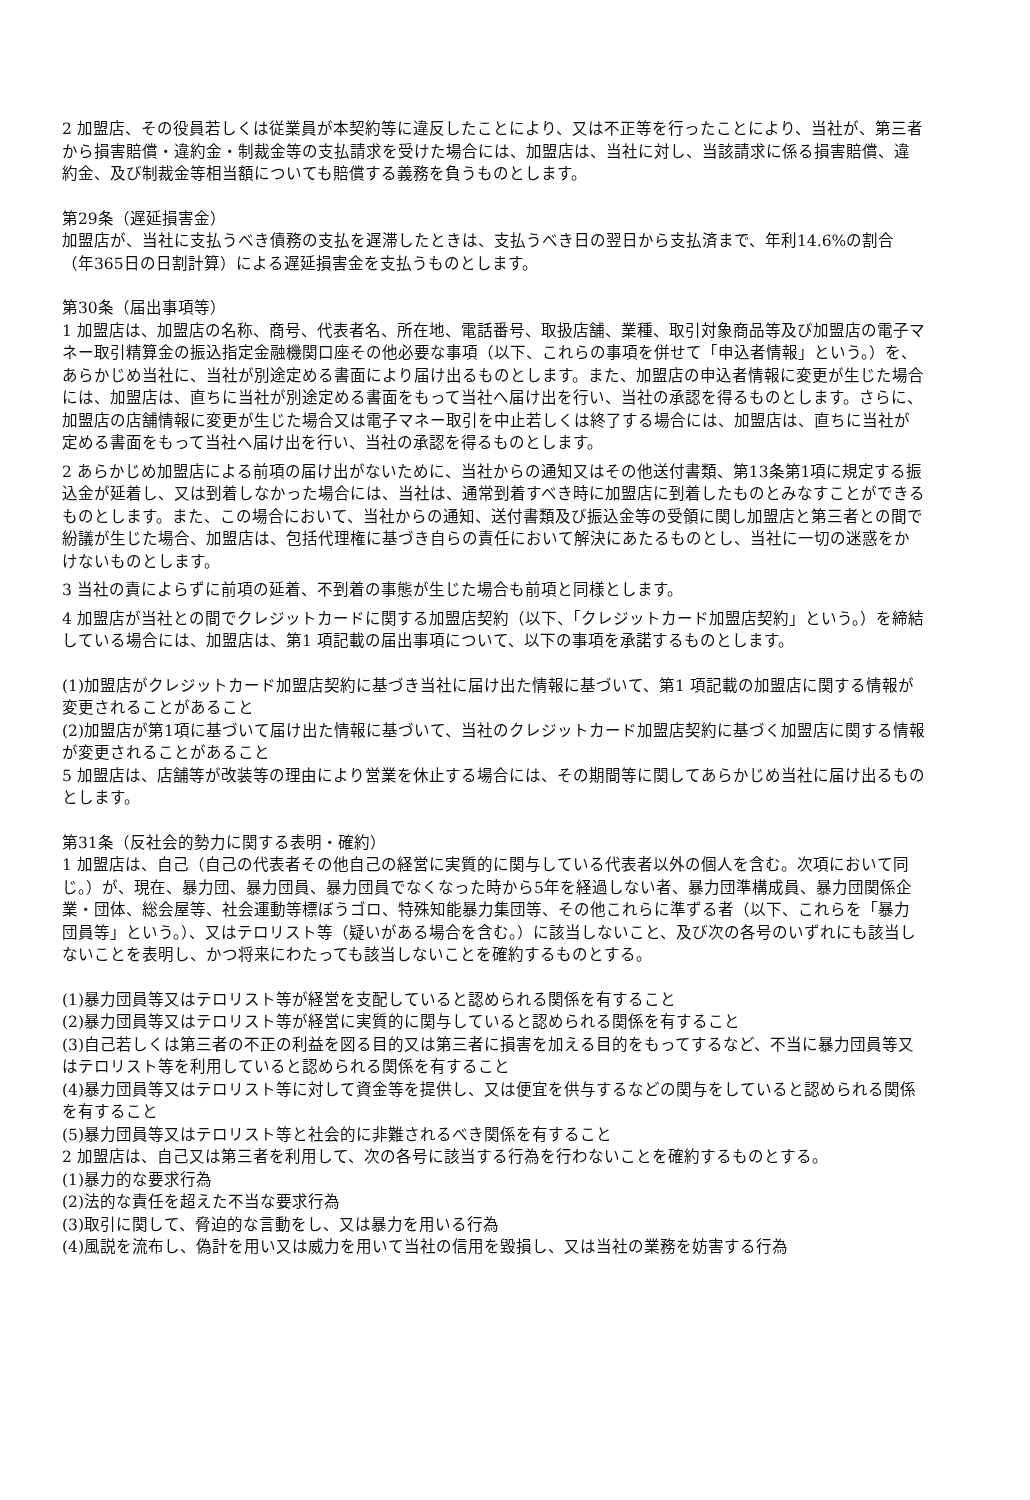2 加盟店、その役員若しくは従業員が本契約等に違反したことにより、又は不正等を行ったことにより、当社が、第三者から損害賠償・違約金・制裁金等の支払請求を受けた場合には、加盟店は、当社に対し、当該請求に係る損害賠償、違約金、及び制裁金等相当額についても賠償する義務を負うものとします。
第29条（遅延損害金）
加盟店が、当社に支払うべき債務の支払を遅滞したときは、支払うべき日の翌日から支払済まで、年利14.6%の割合（年365日の日割計算）による遅延損害金を支払うものとします。
第30条（届出事項等）
1 加盟店は、加盟店の名称、商号、代表者名、所在地、電話番号、取扱店舗、業種、取引対象商品等及び加盟店の電子マネー取引精算金の振込指定金融機関口座その他必要な事項（以下、これらの事項を併せて「申込者情報」という。）を、あらかじめ当社に、当社が別途定める書面により届け出るものとします。また、加盟店の申込者情報に変更が生じた場合には、加盟店は、直ちに当社が別途定める書面をもって当社へ届け出を行い、当社の承認を得るものとします。さらに、加盟店の店舗情報に変更が生じた場合又は電子マネー取引を中止若しくは終了する場合には、加盟店は、直ちに当社が定める書面をもって当社へ届け出を行い、当社の承認を得るものとします。
2 あらかじめ加盟店による前項の届け出がないために、当社からの通知又はその他送付書類、第13条第1項に規定する振込金が延着し、又は到着しなかった場合には、当社は、通常到着すべき時に加盟店に到着したものとみなすことができるものとします。また、この場合において、当社からの通知、送付書類及び振込金等の受領に関し加盟店と第三者との間で紛議が生じた場合、加盟店は、包括代理権に基づき自らの責任において解決にあたるものとし、当社に一切の迷惑をかけないものとします。
3 当社の責によらずに前項の延着、不到着の事態が生じた場合も前項と同様とします。
4 加盟店が当社との間でクレジットカードに関する加盟店契約（以下、「クレジットカード加盟店契約」という。）を締結している場合には、加盟店は、第1 項記載の届出事項について、以下の事項を承諾するものとします。
(1)加盟店がクレジットカード加盟店契約に基づき当社に届け出た情報に基づいて、第1 項記載の加盟店に関する情報が変更されることがあること
(2)加盟店が第1項に基づいて届け出た情報に基づいて、当社のクレジットカード加盟店契約に基づく加盟店に関する情報が変更されることがあること
5 加盟店は、店舗等が改装等の理由により営業を休止する場合には、その期間等に関してあらかじめ当社に届け出るものとします。
第31条（反社会的勢力に関する表明・確約）
1 加盟店は、自己（自己の代表者その他自己の経営に実質的に関与している代表者以外の個人を含む。次項において同じ。）が、現在、暴力団、暴力団員、暴力団員でなくなった時から5年を経過しない者、暴力団準構成員、暴力団関係企業・団体、総会屋等、社会運動等標ぼうゴロ、特殊知能暴力集団等、その他これらに準ずる者（以下、これらを「暴力団員等」という。）、又はテロリスト等（疑いがある場合を含む。）に該当しないこと、及び次の各号のいずれにも該当しないことを表明し、かつ将来にわたっても該当しないことを確約するものとする。
(1)暴力団員等又はテロリスト等が経営を支配していると認められる関係を有すること
(2)暴力団員等又はテロリスト等が経営に実質的に関与していると認められる関係を有すること
(3)自己若しくは第三者の不正の利益を図る目的又は第三者に損害を加える目的をもってするなど、不当に暴力団員等又はテロリスト等を利用していると認められる関係を有すること
(4)暴力団員等又はテロリスト等に対して資金等を提供し、又は便宜を供与するなどの関与をしていると認められる関係を有すること
(5)暴力団員等又はテロリスト等と社会的に非難されるべき関係を有すること
2 加盟店は、自己又は第三者を利用して、次の各号に該当する行為を行わないことを確約するものとする。
(1)暴力的な要求行為
(2)法的な責任を超えた不当な要求行為
(3)取引に関して、脅迫的な言動をし、又は暴力を用いる行為
(4)風説を流布し、偽計を用い又は威力を用いて当社の信用を毀損し、又は当社の業務を妨害する行為